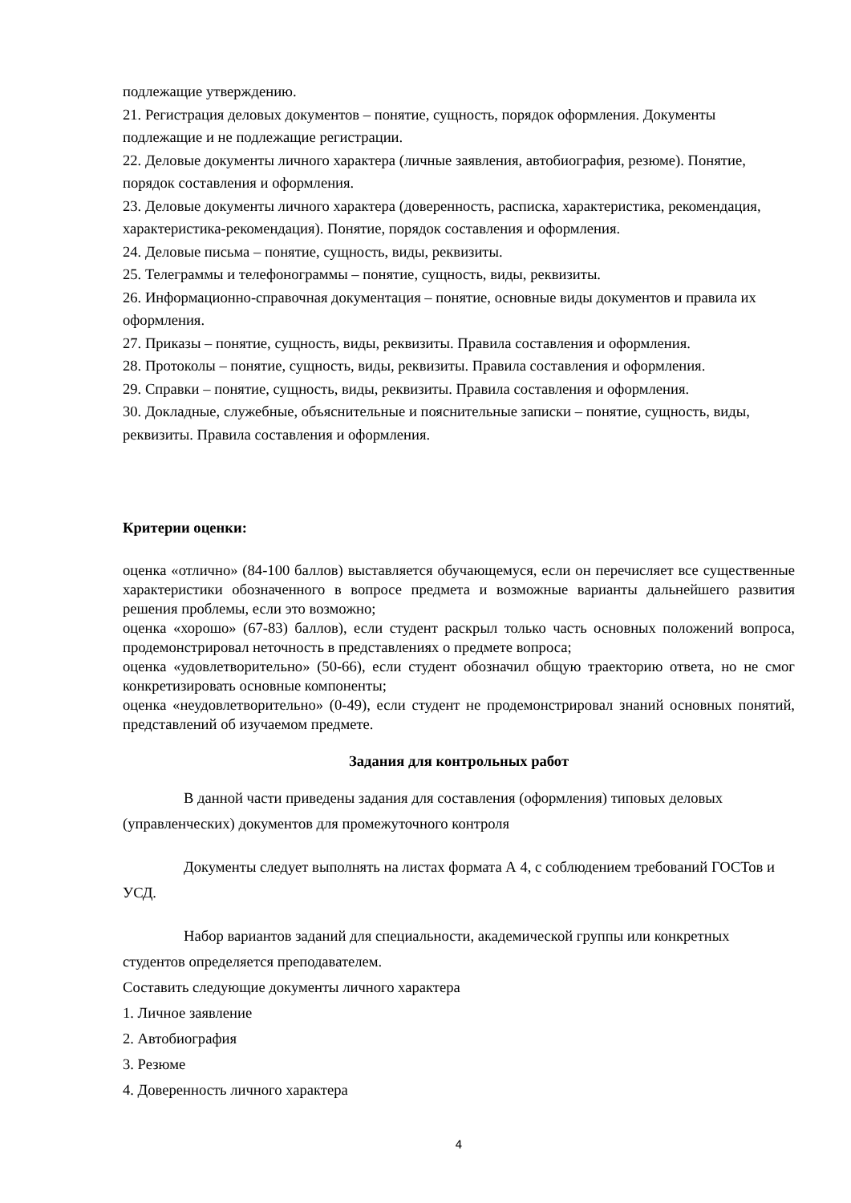подлежащие утверждению.
21. Регистрация деловых документов – понятие, сущность, порядок оформления. Документы подлежащие и не подлежащие регистрации.
22. Деловые документы личного характера (личные заявления, автобиография, резюме). Понятие, порядок составления и оформления.
23. Деловые документы личного характера (доверенность, расписка, характеристика, рекомендация, характеристика-рекомендация). Понятие, порядок составления и оформления.
24. Деловые письма – понятие, сущность, виды, реквизиты.
25. Телеграммы и телефонограммы – понятие, сущность, виды, реквизиты.
26. Информационно-справочная документация – понятие, основные виды документов и правила их оформления.
27. Приказы – понятие, сущность, виды, реквизиты. Правила составления и оформления.
28. Протоколы – понятие, сущность, виды, реквизиты. Правила составления и оформления.
29. Справки – понятие, сущность, виды, реквизиты. Правила составления и оформления.
30. Докладные, служебные, объяснительные и пояснительные записки – понятие, сущность, виды, реквизиты. Правила составления и оформления.
Критерии оценки:
оценка «отлично» (84-100 баллов) выставляется обучающемуся, если он перечисляет все существенные характеристики обозначенного в вопросе предмета и возможные варианты дальнейшего развития решения проблемы, если это возможно;
оценка «хорошо» (67-83) баллов), если студент раскрыл только часть основных положений вопроса, продемонстрировал неточность в представлениях о предмете вопроса;
оценка «удовлетворительно» (50-66), если студент обозначил общую траекторию ответа, но не смог конкретизировать основные компоненты;
оценка «неудовлетворительно» (0-49), если студент не продемонстрировал знаний основных понятий, представлений об изучаемом предмете.
Задания для контрольных работ
В данной части приведены задания для составления (оформления) типовых деловых (управленческих) документов для промежуточного контроля
Документы следует выполнять на листах формата А 4, с соблюдением требований ГОСТов и УСД.
Набор вариантов заданий для специальности, академической группы или конкретных студентов определяется преподавателем.
Составить следующие документы личного характера
1. Личное заявление
2. Автобиография
3. Резюме
4. Доверенность личного характера
4